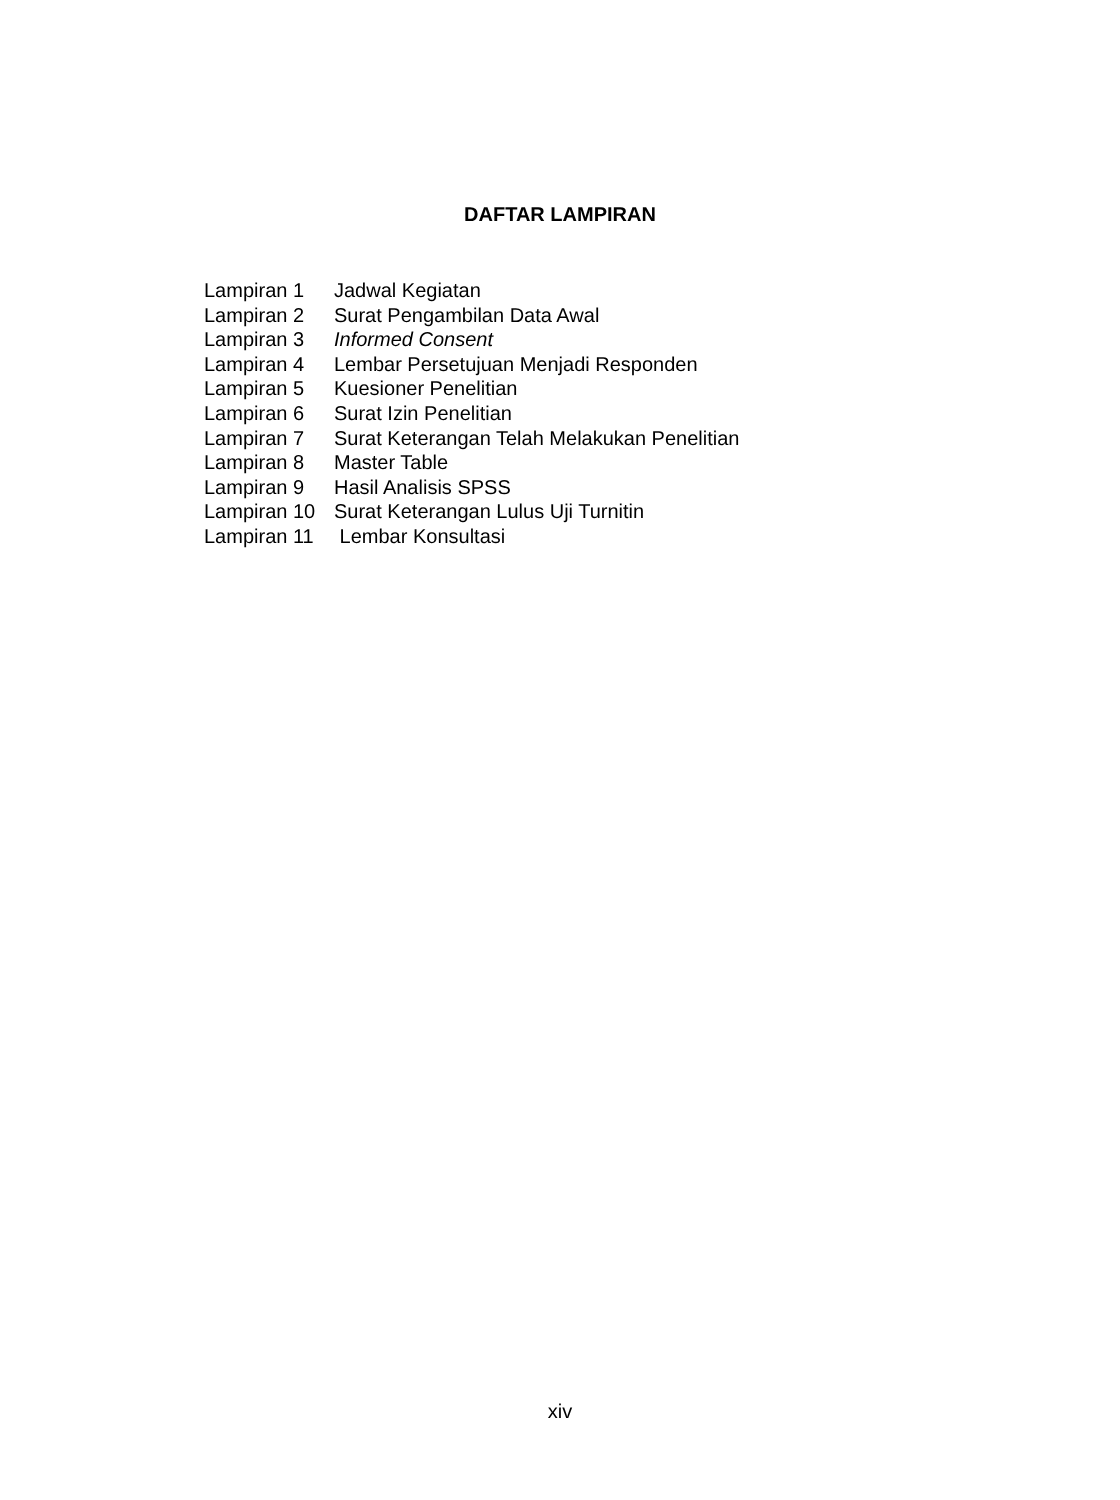DAFTAR LAMPIRAN
Lampiran 1 Jadwal Kegiatan
Lampiran 2 Surat Pengambilan Data Awal
Lampiran 3 Informed Consent
Lampiran 4 Lembar Persetujuan Menjadi Responden
Lampiran 5 Kuesioner Penelitian
Lampiran 6 Surat Izin Penelitian
Lampiran 7 Surat Keterangan Telah Melakukan Penelitian
Lampiran 8 Master Table
Lampiran 9 Hasil Analisis SPSS
Lampiran 10 Surat Keterangan Lulus Uji Turnitin
Lampiran 11 Lembar Konsultasi
xiv